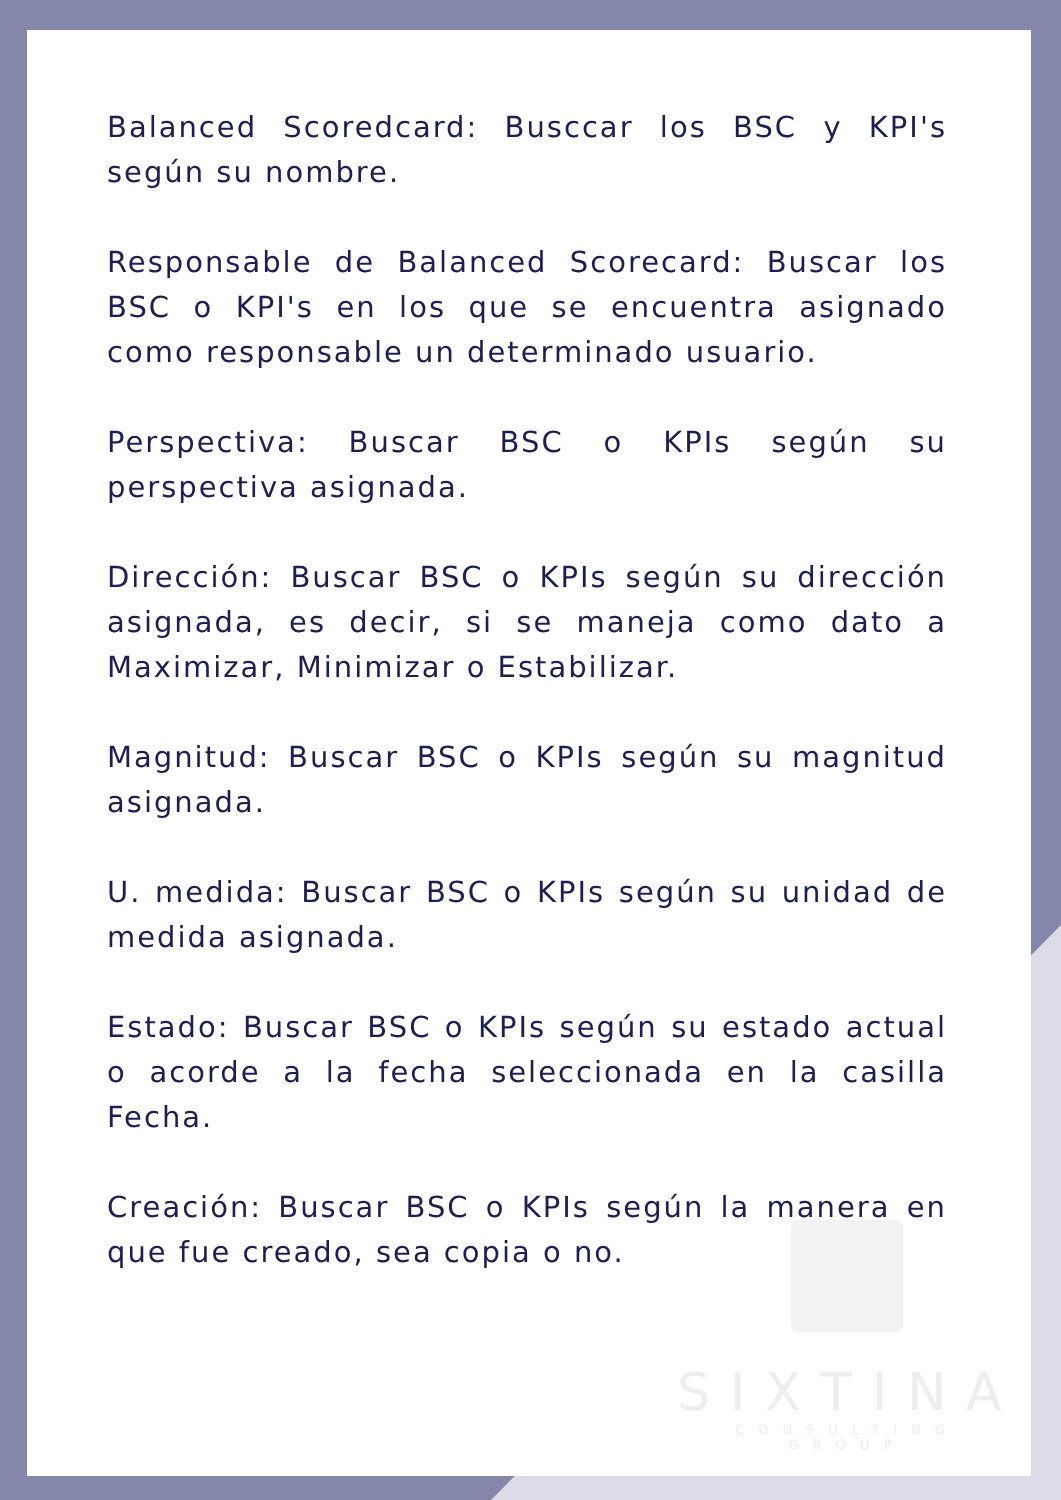Balanced Scoredcard: Busccar los BSC y KPI's según su nombre.
Responsable de Balanced Scorecard: Buscar los BSC o KPI's en los que se encuentra asignado como responsable un determinado usuario.
Perspectiva: Buscar BSC o KPIs según su perspectiva asignada.
Dirección: Buscar BSC o KPIs según su dirección asignada, es decir, si se maneja como dato a Maximizar, Minimizar o Estabilizar.
Magnitud: Buscar BSC o KPIs según su magnitud asignada.
U. medida: Buscar BSC o KPIs según su unidad de medida asignada.
Estado: Buscar BSC o KPIs según su estado actual o acorde a la fecha seleccionada en la casilla Fecha.
Creación: Buscar BSC o KPIs según la manera en que fue creado, sea copia o no.
SIXTINA
CONSULTING GROUP